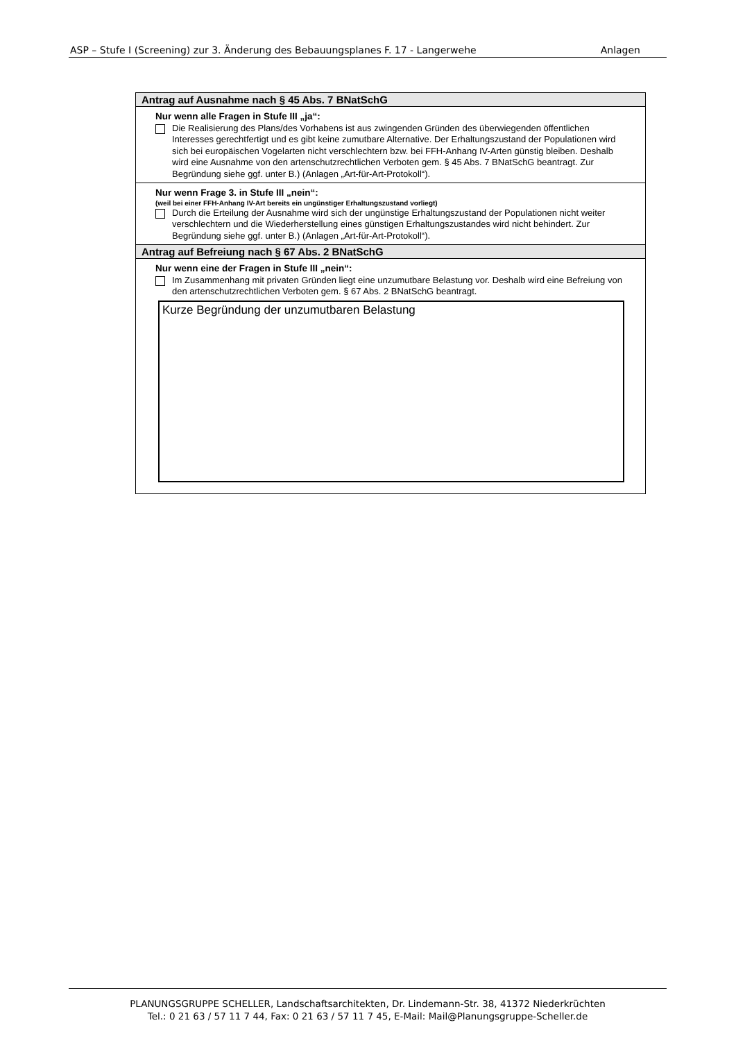ASP – Stufe I (Screening) zur 3. Änderung des Bebauungsplanes F. 17 - Langerwehe Anlagen
Antrag auf Ausnahme nach § 45 Abs. 7 BNatSchG
Nur wenn alle Fragen in Stufe III „ja“:
Die Realisierung des Plans/des Vorhabens ist aus zwingenden Gründen des überwiegenden öffentlichen Interesses gerechtfertigt und es gibt keine zumutbare Alternative. Der Erhaltungszustand der Populationen wird sich bei europäischen Vogelarten nicht verschlechtern bzw. bei FFH-Anhang IV-Arten günstig bleiben. Deshalb wird eine Ausnahme von den artenschutzrechtlichen Verboten gem. § 45 Abs. 7 BNatSchG beantragt. Zur Begründung siehe ggf. unter B.) (Anlagen „Art-für-Art-Protokoll“).
Nur wenn Frage 3. in Stufe III „nein“:
(weil bei einer FFH-Anhang IV-Art bereits ein ungünstiger Erhaltungszustand vorliegt)
Durch die Erteilung der Ausnahme wird sich der ungünstige Erhaltungszustand der Populationen nicht weiter verschlechtern und die Wiederherstellung eines günstigen Erhaltungszustandes wird nicht behindert. Zur Begründung siehe ggf. unter B.) (Anlagen „Art-für-Art-Protokoll“).
Antrag auf Befreiung nach § 67 Abs. 2 BNatSchG
Nur wenn eine der Fragen in Stufe III „nein“:
Im Zusammenhang mit privaten Gründen liegt eine unzumutbare Belastung vor. Deshalb wird eine Befreiung von den artenschutzrechtlichen Verboten gem. § 67 Abs. 2 BNatSchG beantragt.
Kurze Begründung der unzumutbaren Belastung
PLANUNGSGRUPPE SCHELLER, Landschaftsarchitekten, Dr. Lindemann-Str. 38, 41372 Niederkrüchten
Tel.: 0 21 63 / 57 11 7 44, Fax: 0 21 63 / 57 11 7 45, E-Mail: Mail@Planungsgruppe-Scheller.de